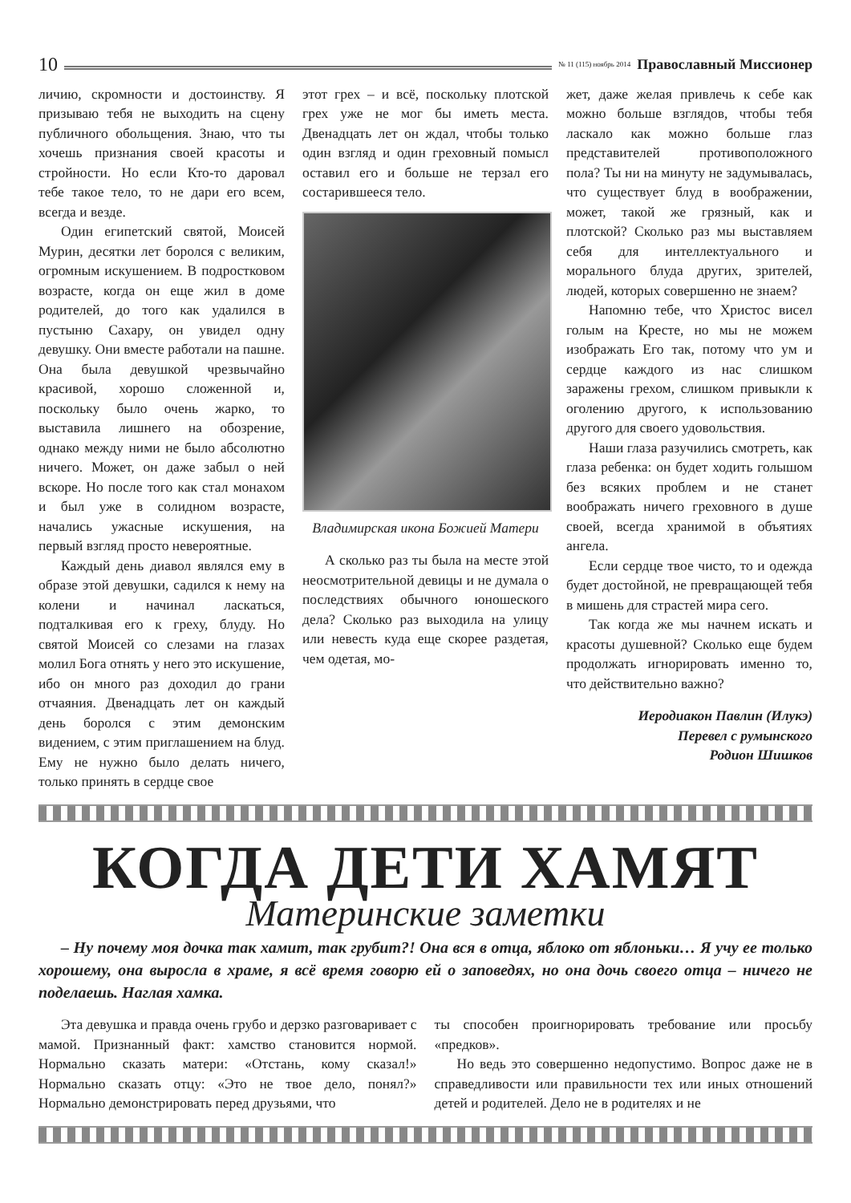10 № 11 (115) ноябрь 2014 Православный Миссионер
личию, скромности и достоинству. Я призываю тебя не выходить на сцену публичного обольщения. Знаю, что ты хочешь признания своей красоты и стройности. Но если Кто-то даровал тебе такое тело, то не дари его всем, всегда и везде.
Один египетский святой, Моисей Мурин, десятки лет боролся с великим, огромным искушением. В подростковом возрасте, когда он еще жил в доме родителей, до того как удалился в пустыню Сахару, он увидел одну девушку. Они вместе работали на пашне. Она была девушкой чрезвычайно красивой, хорошо сложенной и, поскольку было очень жарко, то выставила лишнего на обозрение, однако между ними не было абсолютно ничего. Может, он даже забыл о ней вскоре. Но после того как стал монахом и был уже в солидном возрасте, начались ужасные искушения, на первый взгляд просто невероятные.
Каждый день диавол являлся ему в образе этой девушки, садился к нему на колени и начинал ласкаться, подталкивая его к греху, блуду. Но святой Моисей со слезами на глазах молил Бога отнять у него это искушение, ибо он много раз доходил до грани отчаяния. Двенадцать лет он каждый день боролся с этим демонским видением, с этим приглашением на блуд. Ему не нужно было делать ничего, только принять в сердце свое
этот грех – и всё, поскольку плотской грех уже не мог бы иметь места. Двенадцать лет он ждал, чтобы только один взгляд и один греховный помысл оставил его и больше не терзал его состарившееся тело.
Владимирская икона Божией Матери
А сколько раз ты была на месте этой неосмотрительной девицы и не думала о последствиях обычного юношеского дела? Сколько раз выходила на улицу или невесть куда еще скорее раздетая, чем одетая, мо-
жет, даже желая привлечь к себе как можно больше взглядов, чтобы тебя ласкало как можно больше глаз представителей противоположного пола? Ты ни на минуту не задумывалась, что существует блуд в воображении, может, такой же грязный, как и плотской? Сколько раз мы выставляем себя для интеллектуального и морального блуда других, зрителей, людей, которых совершенно не знаем?
Напомню тебе, что Христос висел голым на Кресте, но мы не можем изображать Его так, потому что ум и сердце каждого из нас слишком заражены грехом, слишком привыкли к оголению другого, к использованию другого для своего удовольствия.
Наши глаза разучились смотреть, как глаза ребенка: он будет ходить голышом без всяких проблем и не станет воображать ничего греховного в душе своей, всегда хранимой в объятиях ангела.
Если сердце твое чисто, то и одежда будет достойной, не превращающей тебя в мишень для страстей мира сего.
Так когда же мы начнем искать и красоты душевной? Сколько еще будем продолжать игнорировать именно то, что действительно важно?
Иеродиакон Павлин (Илукэ)
Перевел с румынского
Родион Шишков
КОГДА ДЕТИ ХАМЯТ
Материнские заметки
– Ну почему моя дочка так хамит, так грубит?! Она вся в отца, яблоко от яблоньки… Я учу ее только хорошему, она выросла в храме, я всё время говорю ей о заповедях, но она дочь своего отца – ничего не поделаешь. Наглая хамка.
Эта девушка и правда очень грубо и дерзко разговаривает с мамой. Признанный факт: хамство становится нормой. Нормально сказать матери: «Отстань, кому сказал!» Нормально сказать отцу: «Это не твое дело, понял?» Нормально демонстрировать перед друзьями, что
ты способен проигнорировать требование или просьбу «предков».
Но ведь это совершенно недопустимо. Вопрос даже не в справедливости или правильности тех или иных отношений детей и родителей. Дело не в родителях и не